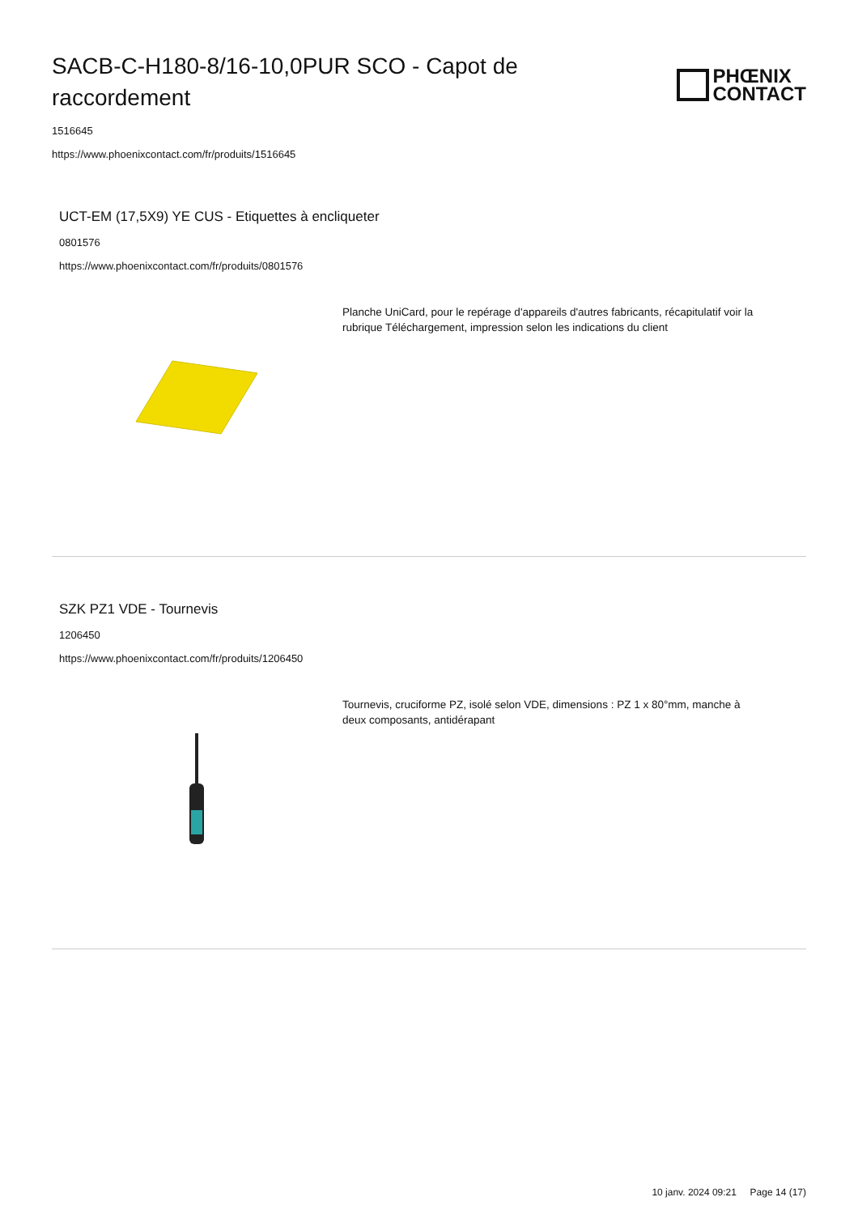SACB-C-H180-8/16-10,0PUR SCO - Capot de raccordement
PHŒNIX
CONTACT
1516645
https://www.phoenixcontact.com/fr/produits/1516645
UCT-EM (17,5X9) YE CUS - Etiquettes à encliqueter
0801576
https://www.phoenixcontact.com/fr/produits/0801576
Planche UniCard, pour le repérage d'appareils d'autres fabricants, récapitulatif voir la rubrique Téléchargement, impression selon les indications du client
SZK PZ1 VDE - Tournevis
1206450
https://www.phoenixcontact.com/fr/produits/1206450
Tournevis, cruciforme PZ, isolé selon VDE, dimensions : PZ 1 x 80°mm, manche à deux composants, antidérapant
10 janv. 2024 09:21 Page 14 (17)